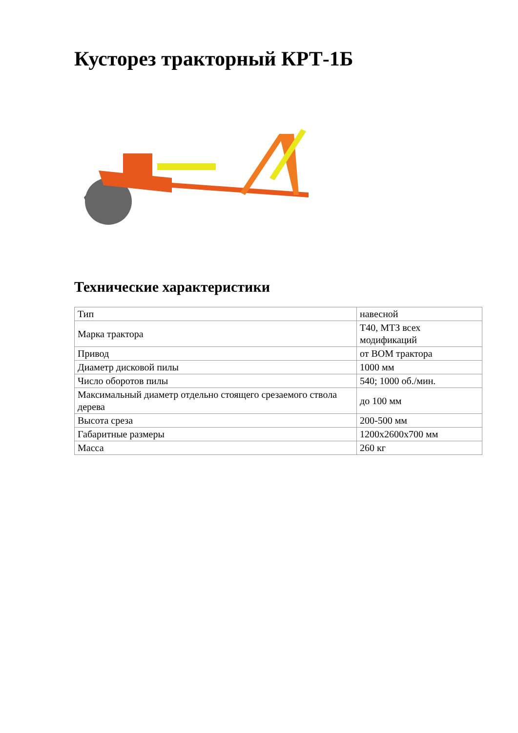Кусторез тракторный КРТ-1Б
Технические характеристики
| Тип | навесной |
| Марка трактора | Т40, МТЗ всех модификаций |
| Привод | от ВОМ трактора |
| Диаметр дисковой пилы | 1000 мм |
| Число оборотов пилы | 540; 1000 об./мин. |
| Максимальный диаметр отдельно стоящего срезаемого ствола дерева | до 100 мм |
| Высота среза | 200-500 мм |
| Габаритные размеры | 1200х2600х700 мм |
| Масса | 260 кг |